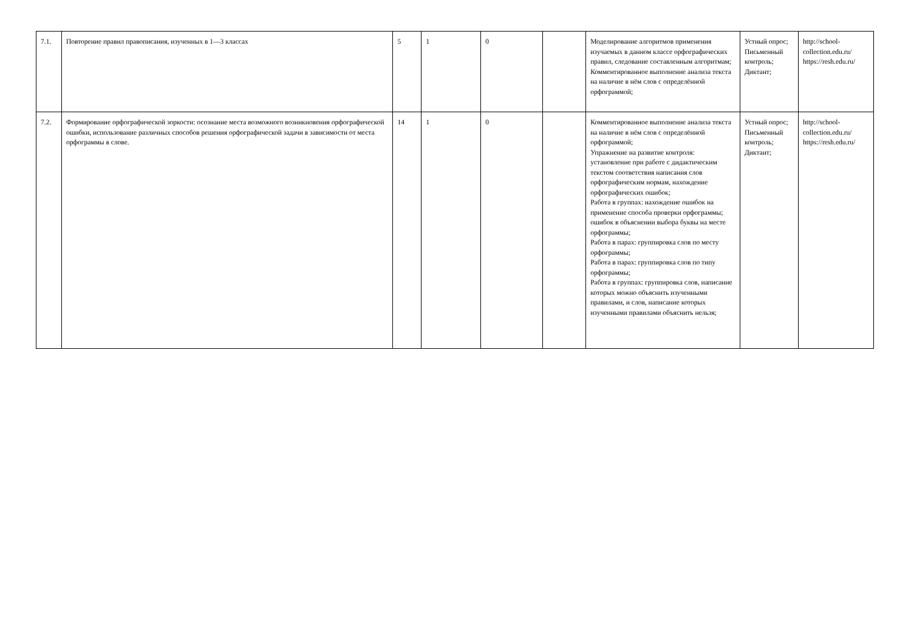| 7.1. | Повторение правил правописания, изученных в 1—3 классах | 5 | 1 | 0 | | Моделирование алгоритмов применения изучаемых в данном классе орфографических правил, следование составленным алгоритмам; Комментированное выполнение анализа текста на наличие в нём слов с определённой орфограммой; | Устный опрос; Письменный контроль; Диктант; | http://school-collection.edu.ru/ https://resh.edu.ru/ |
| 7.2. | Формирование орфографической зоркости: осознание места возможного возникновения орфографической ошибки, использование различных способов решения орфографической задачи в зависимости от места орфограммы в слове. | 14 | 1 | 0 | | Комментированное выполнение анализа текста на наличие в нём слов с определённой орфограммой; Упражнение на развитие контроля: установление при работе с дидактическим текстом соответствия написания слов орфографическим нормам, нахождение орфографических ошибок; Работа в группах: нахождение ошибок на применение способа проверки орфограммы; ошибок в объяснении выбора буквы на месте орфограммы; Работа в парах: группировка слов по месту орфограммы; Работа в парах: группировка слов по типу орфограммы; Работа в группах: группировка слов, написание которых можно объяснить изученными правилами, и слов, написание которых изученными правилами объяснить нельзя; | Устный опрос; Письменный контроль; Диктант; | http://school-collection.edu.ru/ https://resh.edu.ru/ |